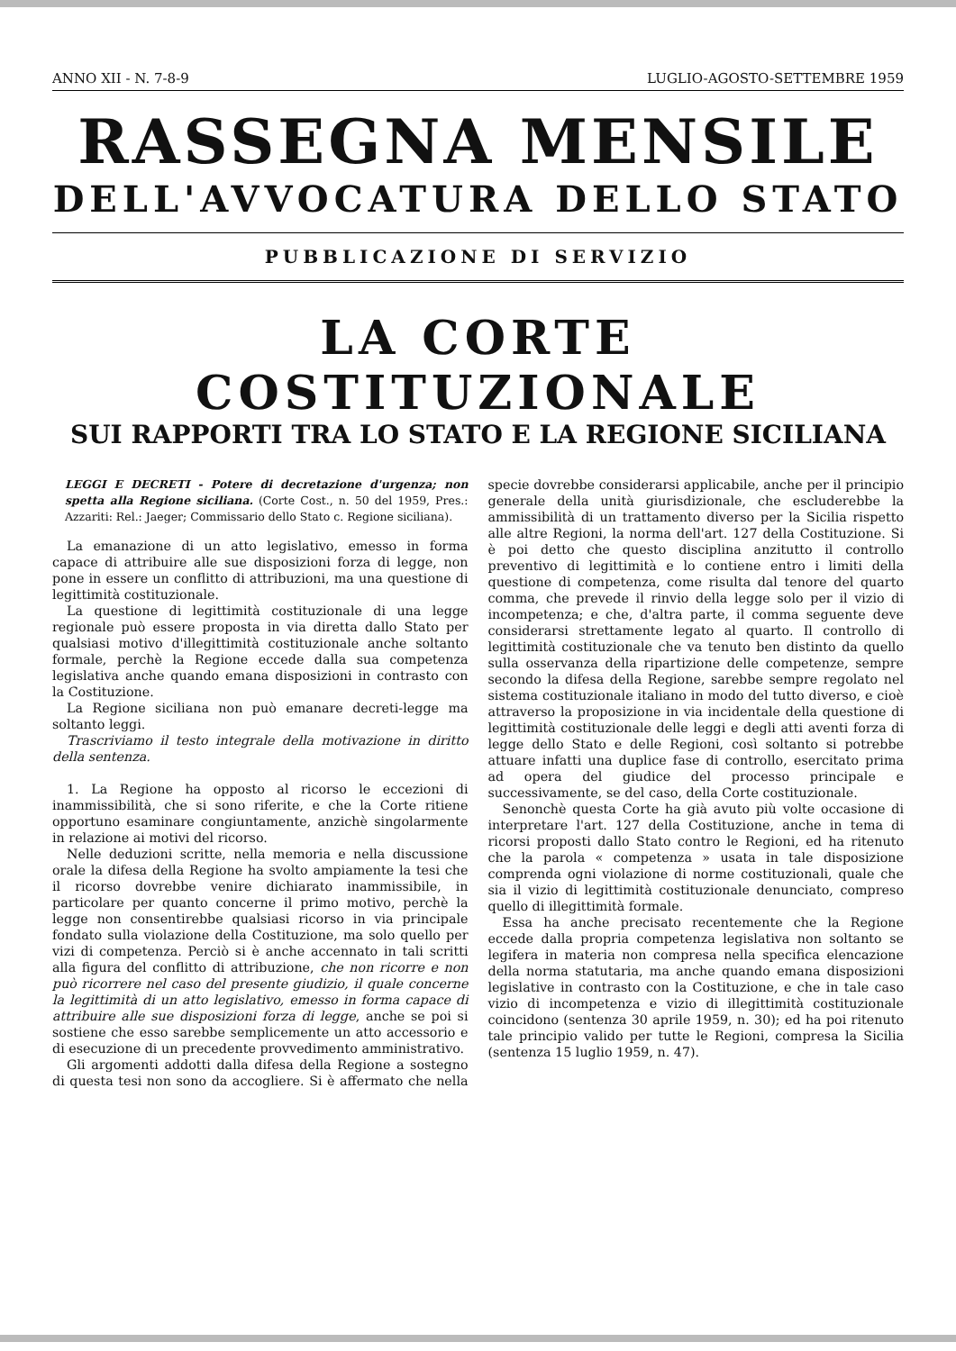ANNO XII - N. 7-8-9 LUGLIO-AGOSTO-SETTEMBRE 1959
RASSEGNA MENSILE
DELL'AVVOCATURA DELLO STATO
PUBBLICAZIONE DI SERVIZIO
LA CORTE COSTITUZIONALE
SUI RAPPORTI TRA LO STATO E LA REGIONE SICILIANA
LEGGI E DECRETI - Potere di decretazione d'urgenza; non spetta alla Regione siciliana. (Corte Cost., n. 50 del 1959, Pres.: Azzariti: Rel.: Jaeger; Commissario dello Stato c. Regione siciliana).
La emanazione di un atto legislativo, emesso in forma capace di attribuire alle sue disposizioni forza di legge, non pone in essere un conflitto di attribuzioni, ma una questione di legittimità costituzionale.
La questione di legittimità costituzionale di una legge regionale può essere proposta in via diretta dallo Stato per qualsiasi motivo d'illegittimità costituzionale anche soltanto formale, perchè la Regione eccede dalla sua competenza legislativa anche quando emana disposizioni in contrasto con la Costituzione.
La Regione siciliana non può emanare decreti-legge ma soltanto leggi.
Trascriviamo il testo integrale della motivazione in diritto della sentenza.
1. La Regione ha opposto al ricorso le eccezioni di inammissibilità, che si sono riferite, e che la Corte ritiene opportuno esaminare congiuntamente, anzichè singolarmente in relazione ai motivi del ricorso.
Nelle deduzioni scritte, nella memoria e nella discussione orale la difesa della Regione ha svolto ampiamente la tesi che il ricorso dovrebbe venire dichiarato inammissibile, in particolare per quanto concerne il primo motivo, perchè la legge non consentirebbe qualsiasi ricorso in via principale fondato sulla violazione della Costituzione, ma solo quello per vizi di competenza. Perciò si è anche accennato in tali scritti alla figura del conflitto di attribuzione, che non ricorre e non può ricorrere nel caso del presente giudizio, il quale concerne la legittimità di un atto legislativo, emesso in forma capace di attribuire alle sue disposizioni forza di legge, anche se poi si sostiene che esso sarebbe semplicemente un atto accessorio e di esecuzione di un precedente provvedimento amministrativo.
Gli argomenti addotti dalla difesa della Regione a sostegno di questa tesi non sono da accogliere. Si è affermato che nella specie dovrebbe considerarsi applicabile, anche per il principio generale della unità giurisdizionale, che escluderebbe la ammissibilità di un trattamento diverso per la Sicilia rispetto alle altre Regioni, la norma dell'art. 127 della Costituzione. Si è poi detto che questo disciplina anzitutto il controllo preventivo di legittimità e lo contiene entro i limiti della questione di competenza, come risulta dal tenore del quarto comma, che prevede il rinvio della legge solo per il vizio di incompetenza; e che, d'altra parte, il comma seguente deve considerarsi strettamente legato al quarto. Il controllo di legittimità costituzionale che va tenuto ben distinto da quello sulla osservanza della ripartizione delle competenze, sempre secondo la difesa della Regione, sarebbe sempre regolato nel sistema costituzionale italiano in modo del tutto diverso, e cioè attraverso la proposizione in via incidentale della questione di legittimità costituzionale delle leggi e degli atti aventi forza di legge dello Stato e delle Regioni, così soltanto si potrebbe attuare infatti una duplice fase di controllo, esercitato prima ad opera del giudice del processo principale e successivamente, se del caso, della Corte costituzionale.
Senonchè questa Corte ha già avuto più volte occasione di interpretare l'art. 127 della Costituzione, anche in tema di ricorsi proposti dallo Stato contro le Regioni, ed ha ritenuto che la parola « competenza » usata in tale disposizione comprenda ogni violazione di norme costituzionali, quale che sia il vizio di legittimità costituzionale denunciato, compreso quello di illegittimità formale.
Essa ha anche precisato recentemente che la Regione eccede dalla propria competenza legislativa non soltanto se legifera in materia non compresa nella specifica elencazione della norma statutaria, ma anche quando emana disposizioni legislative in contrasto con la Costituzione, e che in tale caso vizio di incompetenza e vizio di illegittimità costituzionale coincidono (sentenza 30 aprile 1959, n. 30); ed ha poi ritenuto tale principio valido per tutte le Regioni, compresa la Sicilia (sentenza 15 luglio 1959, n. 47).